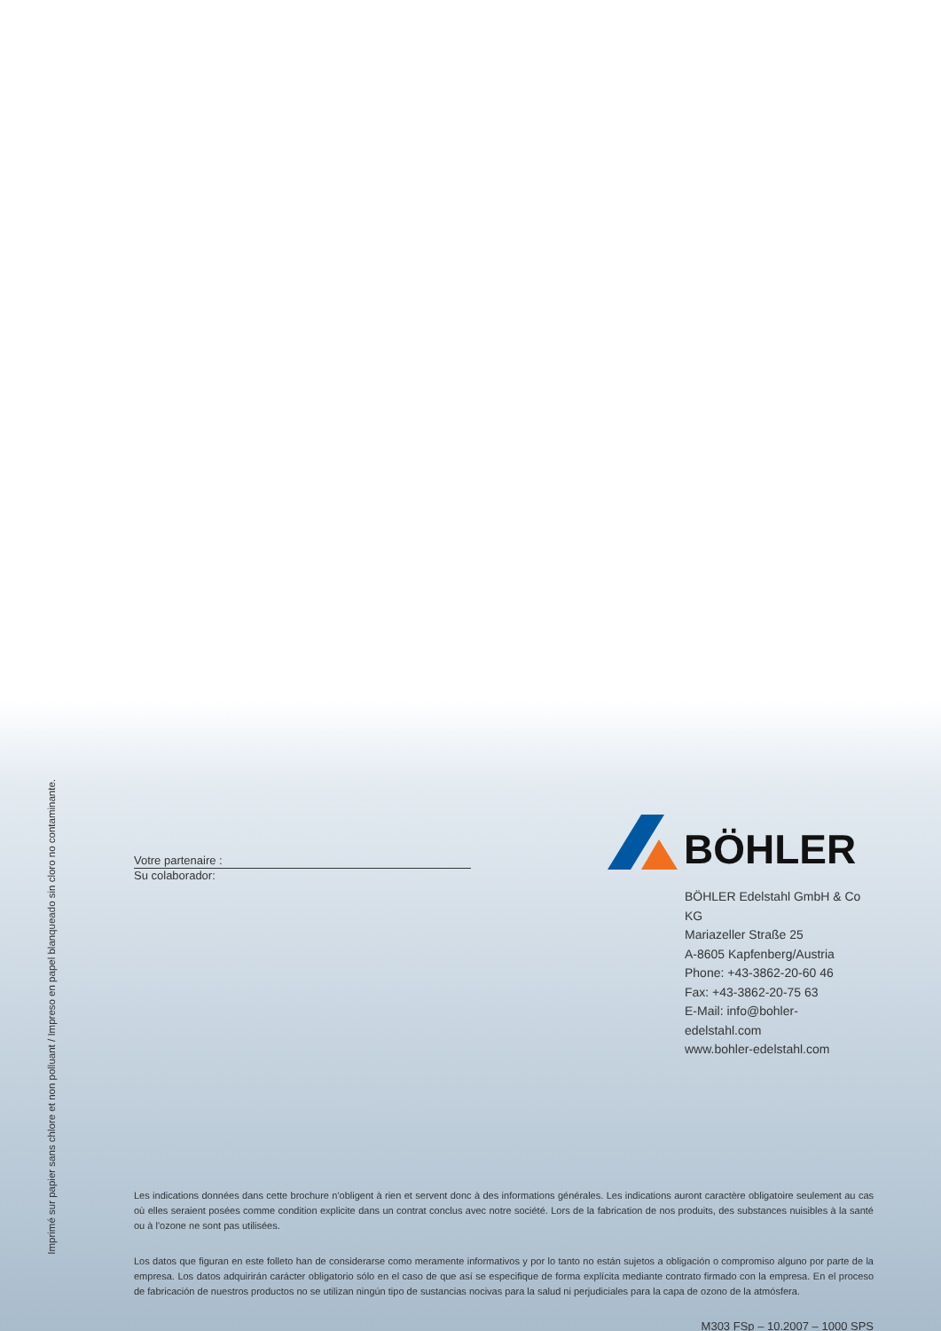Imprimé sur papier sans chlore et non polluant / Impreso en papel blanqueado sin cloro no contaminante.
Votre partenaire :
Su colaborador:
BÖHLER
BÖHLER Edelstahl GmbH & Co KG
Mariazeller Straße 25
A-8605 Kapfenberg/Austria
Phone: +43-3862-20-60 46
Fax: +43-3862-20-75 63
E-Mail: info@bohler-edelstahl.com
www.bohler-edelstahl.com
Les indications données dans cette brochure n'obligent à rien et servent donc à des informations générales. Les indications auront caractère obligatoire seulement au cas où elles seraient posées comme condition explicite dans un contrat conclus avec notre société. Lors de la fabrication de nos produits, des substances nuisibles à la santé ou à l'ozone ne sont pas utilisées.
Los datos que figuran en este folleto han de considerarse como meramente informativos y por lo tanto no están sujetos a obligación o compromiso alguno por parte de la empresa. Los datos adquirirán carácter obligatorio sólo en el caso de que así se especifique de forma explícita mediante contrato firmado con la empresa. En el proceso de fabricación de nuestros productos no se utilizan ningún tipo de sustancias nocivas para la salud ni perjudiciales para la capa de ozono de la atmósfera.
M303 FSp – 10.2007 – 1000 SPS